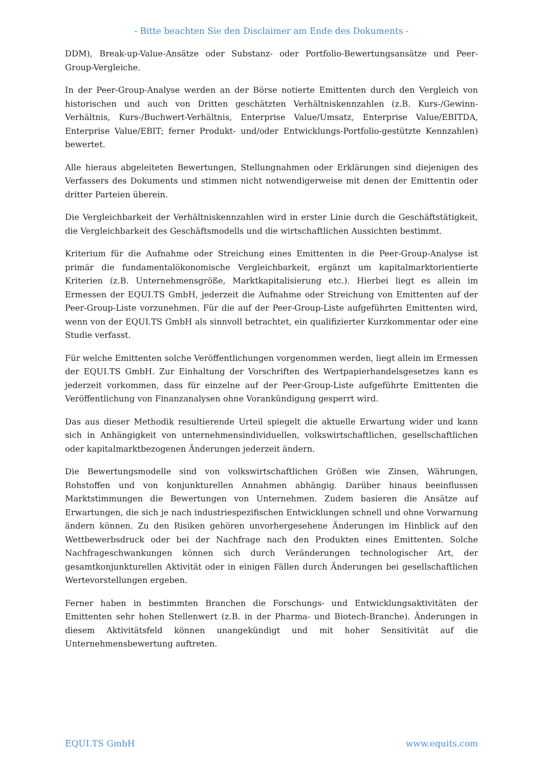- Bitte beachten Sie den Disclaimer am Ende des Dokuments -
DDM), Break-up-Value-Ansätze oder Substanz- oder Portfolio-Bewertungsansätze und Peer-Group-Vergleiche.
In der Peer-Group-Analyse werden an der Börse notierte Emittenten durch den Vergleich von historischen und auch von Dritten geschätzten Verhältniskennzahlen (z.B. Kurs-/Gewinn-Verhältnis, Kurs-/Buchwert-Verhältnis, Enterprise Value/Umsatz, Enterprise Value/EBITDA, Enterprise Value/EBIT; ferner Produkt- und/oder Entwicklungs-Portfolio-gestützte Kennzahlen) bewertet.
Alle hieraus abgeleiteten Bewertungen, Stellungnahmen oder Erklärungen sind diejenigen des Verfassers des Dokuments und stimmen nicht notwendigerweise mit denen der Emittentin oder dritter Parteien überein.
Die Vergleichbarkeit der Verhältniskennzahlen wird in erster Linie durch die Geschäftstätigkeit, die Vergleichbarkeit des Geschäftsmodells und die wirtschaftlichen Aussichten bestimmt.
Kriterium für die Aufnahme oder Streichung eines Emittenten in die Peer-Group-Analyse ist primär die fundamentalökonomische Vergleichbarkeit, ergänzt um kapitalmarktorientierte Kriterien (z.B. Unternehmensgröße, Marktkapitalisierung etc.). Hierbei liegt es allein im Ermessen der EQUI.TS GmbH, jederzeit die Aufnahme oder Streichung von Emittenten auf der Peer-Group-Liste vorzunehmen. Für die auf der Peer-Group-Liste aufgeführten Emittenten wird, wenn von der EQUI.TS GmbH als sinnvoll betrachtet, ein qualifizierter Kurzkommentar oder eine Studie verfasst.
Für welche Emittenten solche Veröffentlichungen vorgenommen werden, liegt allein im Ermessen der EQUI.TS GmbH. Zur Einhaltung der Vorschriften des Wertpapierhandelsgesetzes kann es jederzeit vorkommen, dass für einzelne auf der Peer-Group-Liste aufgeführte Emittenten die Veröffentlichung von Finanzanalysen ohne Vorankündigung gesperrt wird.
Das aus dieser Methodik resultierende Urteil spiegelt die aktuelle Erwartung wider und kann sich in Anhängigkeit von unternehmensindividuellen, volkswirtschaftlichen, gesellschaftlichen oder kapitalmarktbezogenen Änderungen jederzeit ändern.
Die Bewertungsmodelle sind von volkswirtschaftlichen Größen wie Zinsen, Währungen, Rohstoffen und von konjunkturellen Annahmen abhängig. Darüber hinaus beeinflussen Marktstimmungen die Bewertungen von Unternehmen. Zudem basieren die Ansätze auf Erwartungen, die sich je nach industriespezifischen Entwicklungen schnell und ohne Vorwarnung ändern können. Zu den Risiken gehören unvorhergesehene Änderungen im Hinblick auf den Wettbewerbsdruck oder bei der Nachfrage nach den Produkten eines Emittenten. Solche Nachfrageschwankungen können sich durch Veränderungen technologischer Art, der gesamtkonjunkturellen Aktivität oder in einigen Fällen durch Änderungen bei gesellschaftlichen Wertevorstellungen ergeben.
Ferner haben in bestimmten Branchen die Forschungs- und Entwicklungsaktivitäten der Emittenten sehr hohen Stellenwert (z.B. in der Pharma- und Biotech-Branche). Änderungen in diesem Aktivitätsfeld können unangekündigt und mit hoher Sensitivität auf die Unternehmensbewertung auftreten.
EQUI.TS GmbH www.equits.com